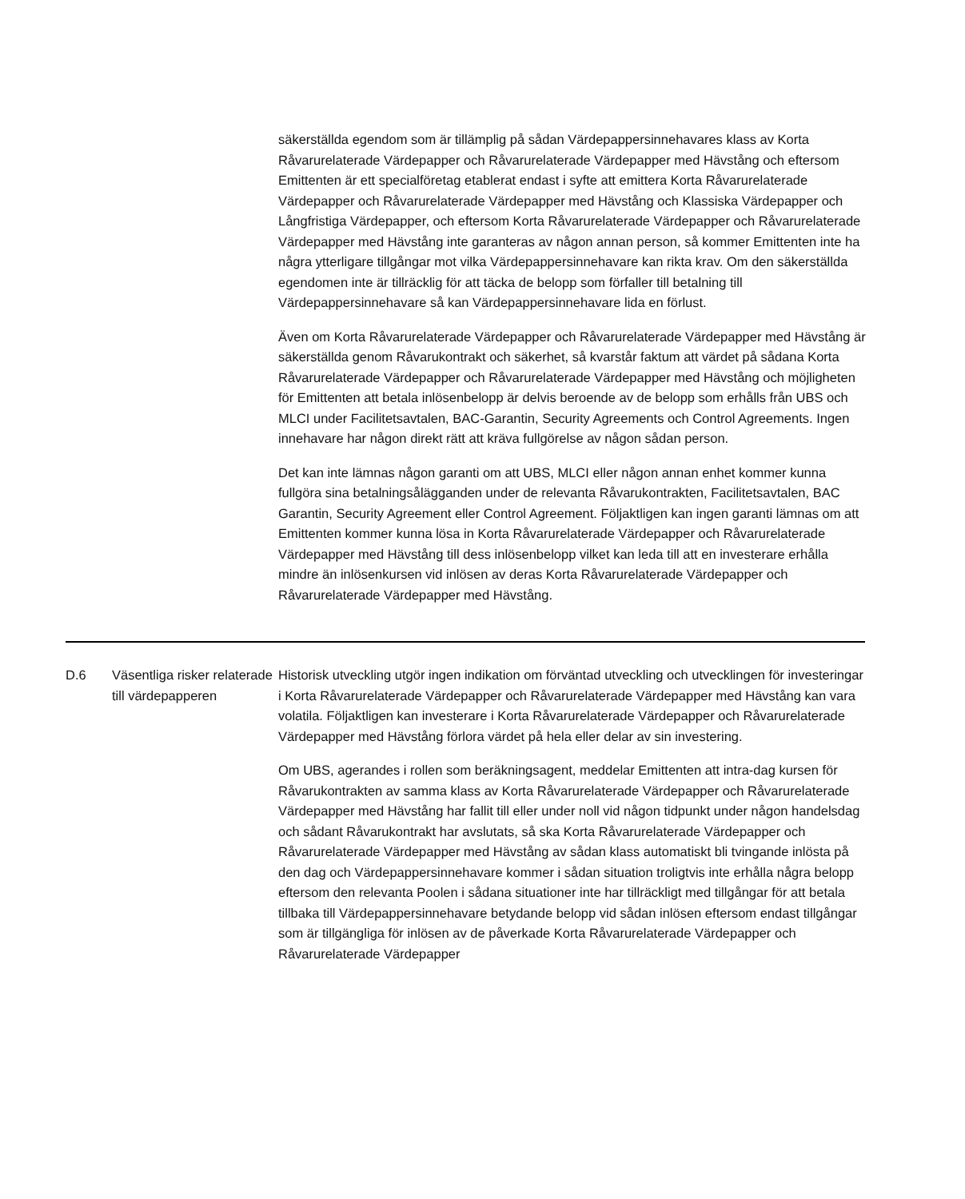säkerställda egendom som är tillämplig på sådan Värdepappersinnehavares klass av Korta Råvarurelaterade Värdepapper och Råvarurelaterade Värdepapper med Hävstång och eftersom Emittenten är ett specialföretag etablerat endast i syfte att emittera Korta Råvarurelaterade Värdepapper och Råvarurelaterade Värdepapper med Hävstång och Klassiska Värdepapper och Långfristiga Värdepapper, och eftersom Korta Råvarurelaterade Värdepapper och Råvarurelaterade Värdepapper med Hävstång inte garanteras av någon annan person, så kommer Emittenten inte ha några ytterligare tillgångar mot vilka Värdepappersinnehavare kan rikta krav. Om den säkerställda egendomen inte är tillräcklig för att täcka de belopp som förfaller till betalning till Värdepappersinnehavare så kan Värdepappersinnehavare lida en förlust.
Även om Korta Råvarurelaterade Värdepapper och Råvarurelaterade Värdepapper med Hävstång är säkerställda genom Råvarukontrakt och säkerhet, så kvarstår faktum att värdet på sådana Korta Råvarurelaterade Värdepapper och Råvarurelaterade Värdepapper med Hävstång och möjligheten för Emittenten att betala inlösenbelopp är delvis beroende av de belopp som erhålls från UBS och MLCI under Facilitetsavtalen, BAC-Garantin, Security Agreements och Control Agreements. Ingen innehavare har någon direkt rätt att kräva fullgörelse av någon sådan person.
Det kan inte lämnas någon garanti om att UBS, MLCI eller någon annan enhet kommer kunna fullgöra sina betalningsålägganden under de relevanta Råvarukontrakten, Facilitetsavtalen, BAC Garantin, Security Agreement eller Control Agreement. Följaktligen kan ingen garanti lämnas om att Emittenten kommer kunna lösa in Korta Råvarurelaterade Värdepapper och Råvarurelaterade Värdepapper med Hävstång till dess inlösenbelopp vilket kan leda till att en investerare erhålla mindre än inlösenkursen vid inlösen av deras Korta Råvarurelaterade Värdepapper och Råvarurelaterade Värdepapper med Hävstång.
| D.6 | Väsentliga risker relaterade till värdepapperen | Historisk utveckling utgör ingen indikation om förväntad utveckling och utvecklingen för investeringar i Korta Råvarurelaterade Värdepapper och Råvarurelaterade Värdepapper med Hävstång kan vara volatila. Följaktligen kan investerare i Korta Råvarurelaterade Värdepapper och Råvarurelaterade Värdepapper med Hävstång förlora värdet på hela eller delar av sin investering. Om UBS, agerandes i rollen som beräkningsagent, meddelar Emittenten att intra-dag kursen för Råvarukontrakten av samma klass av Korta Råvarurelaterade Värdepapper och Råvarurelaterade Värdepapper med Hävstång har fallit till eller under noll vid någon tidpunkt under någon handelsdag och sådant Råvarukontrakt har avslutats, så ska Korta Råvarurelaterade Värdepapper och Råvarurelaterade Värdepapper med Hävstång av sådan klass automatiskt bli tvingande inlösta på den dag och Värdepappersinnehavare kommer i sådan situation troligtvis inte erhålla några belopp eftersom den relevanta Poolen i sådana situationer inte har tillräckligt med tillgångar för att betala tillbaka till Värdepappersinnehavare betydande belopp vid sådan inlösen eftersom endast tillgångar som är tillgängliga för inlösen av de påverkade Korta Råvarurelaterade Värdepapper och Råvarurelaterade Värdepapper |